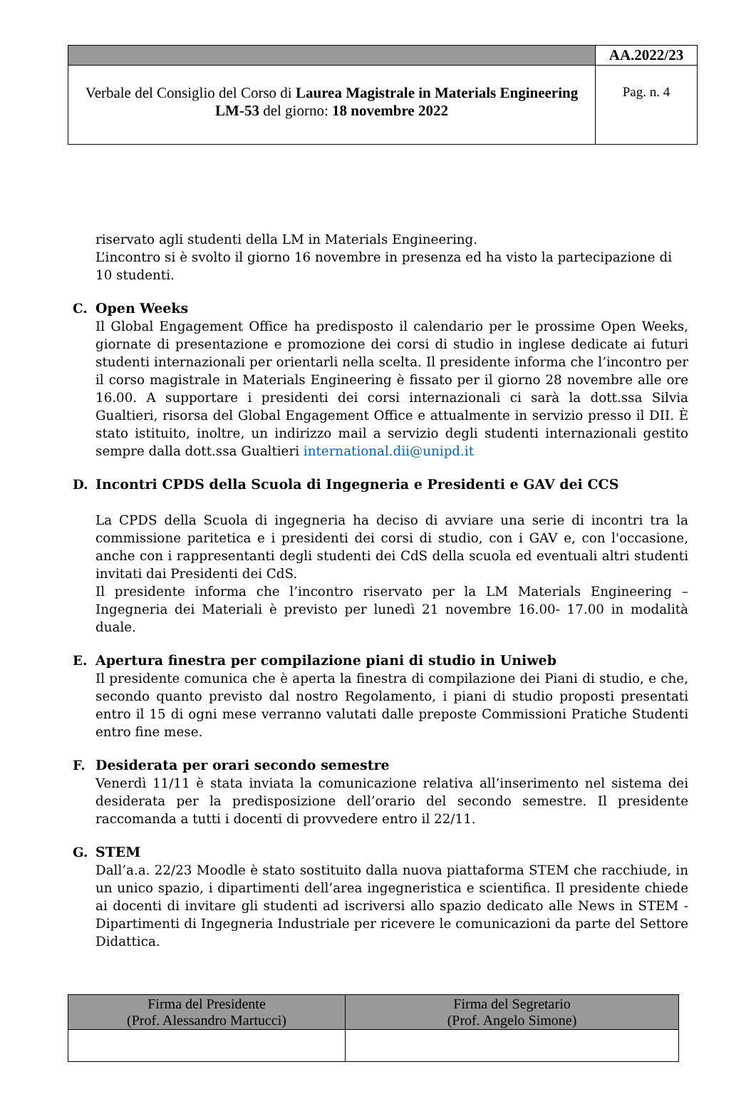| | AA.2022/23 |
| Verbale del Consiglio del Corso di Laurea Magistrale in Materials Engineering LM-53 del giorno: 18 novembre 2022 | Pag. n. 4 |
riservato agli studenti della LM in Materials Engineering.
L’incontro si è svolto il giorno 16 novembre in presenza ed ha visto la partecipazione di 10 studenti.
C. Open Weeks
Il Global Engagement Office ha predisposto il calendario per le prossime Open Weeks, giornate di presentazione e promozione dei corsi di studio in inglese dedicate ai futuri studenti internazionali per orientarli nella scelta. Il presidente informa che l’incontro per il corso magistrale in Materials Engineering è fissato per il giorno 28 novembre alle ore 16.00. A supportare i presidenti dei corsi internazionali ci sarà la dott.ssa Silvia Gualtieri, risorsa del Global Engagement Office e attualmente in servizio presso il DII. È stato istituito, inoltre, un indirizzo mail a servizio degli studenti internazionali gestito sempre dalla dott.ssa Gualtieri international.dii@unipd.it
D. Incontri CPDS della Scuola di Ingegneria e Presidenti e GAV dei CCS
La CPDS della Scuola di ingegneria ha deciso di avviare una serie di incontri tra la commissione paritetica e i presidenti dei corsi di studio, con i GAV e, con l'occasione, anche con i rappresentanti degli studenti dei CdS della scuola ed eventuali altri studenti invitati dai Presidenti dei CdS.
Il presidente informa che l’incontro riservato per la LM Materials Engineering – Ingegneria dei Materiali è previsto per lunedì 21 novembre 16.00- 17.00 in modalità duale.
E. Apertura finestra per compilazione piani di studio in Uniweb
Il presidente comunica che è aperta la finestra di compilazione dei Piani di studio, e che, secondo quanto previsto dal nostro Regolamento, i piani di studio proposti presentati entro il 15 di ogni mese verranno valutati dalle preposte Commissioni Pratiche Studenti entro fine mese.
F. Desiderata per orari secondo semestre
Venerdì 11/11 è stata inviata la comunicazione relativa all’inserimento nel sistema dei desiderata per la predisposizione dell’orario del secondo semestre. Il presidente raccomanda a tutti i docenti di provvedere entro il 22/11.
G. STEM
Dall’a.a. 22/23 Moodle è stato sostituito dalla nuova piattaforma STEM che racchiude, in un unico spazio, i dipartimenti dell’area ingegneristica e scientifica. Il presidente chiede ai docenti di invitare gli studenti ad iscriversi allo spazio dedicato alle News in STEM - Dipartimenti di Ingegneria Industriale per ricevere le comunicazioni da parte del Settore Didattica.
| Firma del Presidente (Prof. Alessandro Martucci) | Firma del Segretario (Prof. Angelo Simone) |
| --- | --- |